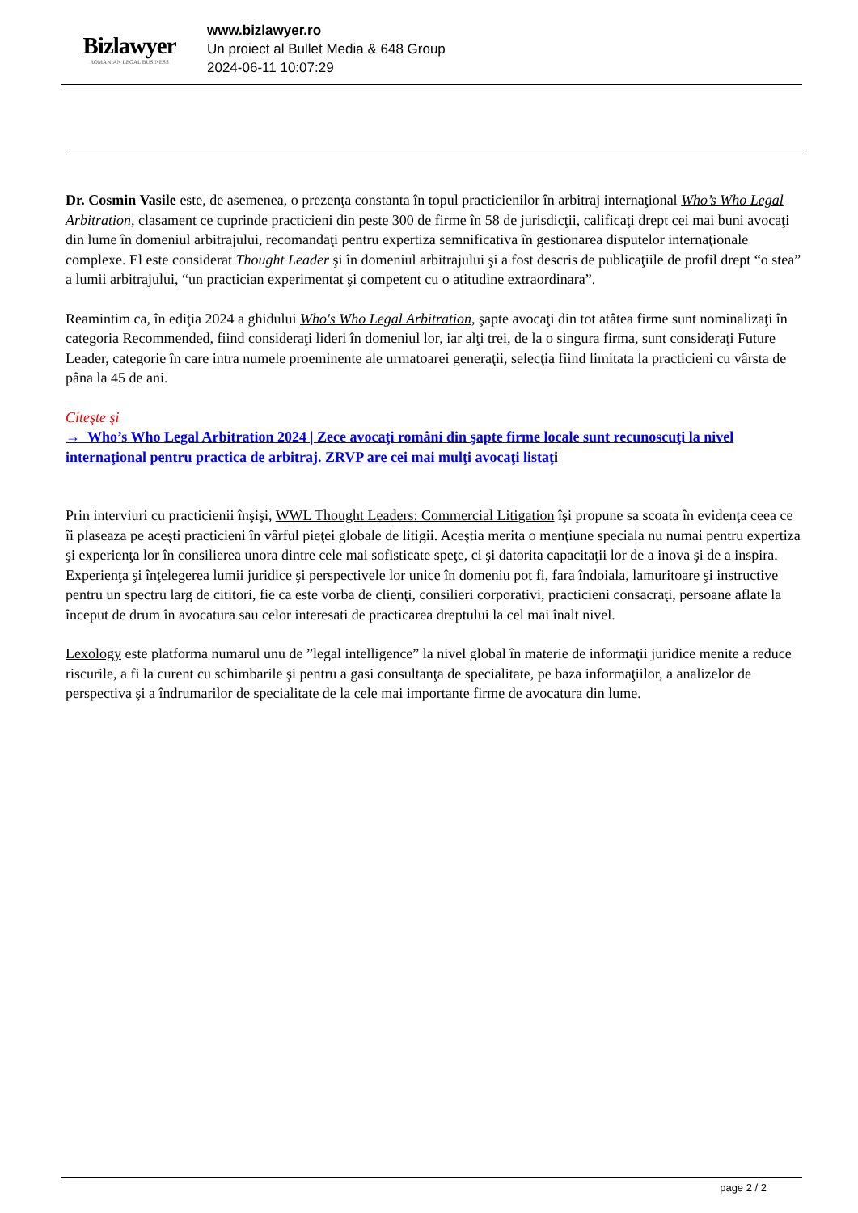Bizlawyer
ROMANIAN LEGAL BUSINESS
www.bizlawyer.ro
Un proiect al Bullet Media & 648 Group
2024-06-11 10:07:29
Dr. Cosmin Vasile este, de asemenea, o prezenţa constanta în topul practicienilor în arbitraj internaţional Who’s Who Legal Arbitration, clasament ce cuprinde practicieni din peste 300 de firme în 58 de jurisdicţii, calificaţi drept cei mai buni avocaţi din lume în domeniul arbitrajului, recomandaţi pentru expertiza semnificativa în gestionarea disputelor internaţionale complexe. El este considerat Thought Leader şi în domeniul arbitrajului şi a fost descris de publicaţiile de profil drept “o stea” a lumii arbitrajului, “un practician experimentat şi competent cu o atitudine extraordinara”.
Reamintim ca, în ediţia 2024 a ghidului Who's Who Legal Arbitration, şapte avocaţi din tot atâtea firme sunt nominalizaţi în categoria Recommended, fiind consideraţi lideri în domeniul lor, iar alţi trei, de la o singura firma, sunt consideraţi Future Leader, categorie în care intra numele proeminente ale urmatoarei generaţii, selecţia fiind limitata la practicieni cu vârsta de pâna la 45 de ani.
Citeşte şi
→ Who’s Who Legal Arbitration 2024 | Zece avocaţi români din şapte firme locale sunt recunoscuţi la nivel internaţional pentru practica de arbitraj. ZRVP are cei mai mulţi avocaţi listaţ i
Prin interviuri cu practicienii înşişi, WWL Thought Leaders: Commercial Litigation îşi propune sa scoata în evidenţa ceea ce îi plaseaza pe aceşti practicieni în vârful pieţei globale de litigii. Aceştia merita o menţiune speciala nu numai pentru expertiza şi experienţa lor în consilierea unora dintre cele mai sofisticate speţe, ci şi datorita capacitaţii lor de a inova şi de a inspira. Experienţa şi înţelegerea lumii juridice şi perspectivele lor unice în domeniu pot fi, fara îndoiala, lamuritoare şi instructive pentru un spectru larg de cititori, fie ca este vorba de clienţi, consilieri corporativi, practicieni consacraţi, persoane aflate la început de drum în avocatura sau celor interesati de practicarea dreptului la cel mai înalt nivel.
Lexology este platforma numarul unu de ”legal intelligence” la nivel global în materie de informaţii juridice menite a reduce riscurile, a fi la curent cu schimbarile şi pentru a gasi consultanţa de specialitate, pe baza informaţiilor, a analizelor de perspectiva şi a îndrumarilor de specialitate de la cele mai importante firme de avocatura din lume.
page 2 / 2